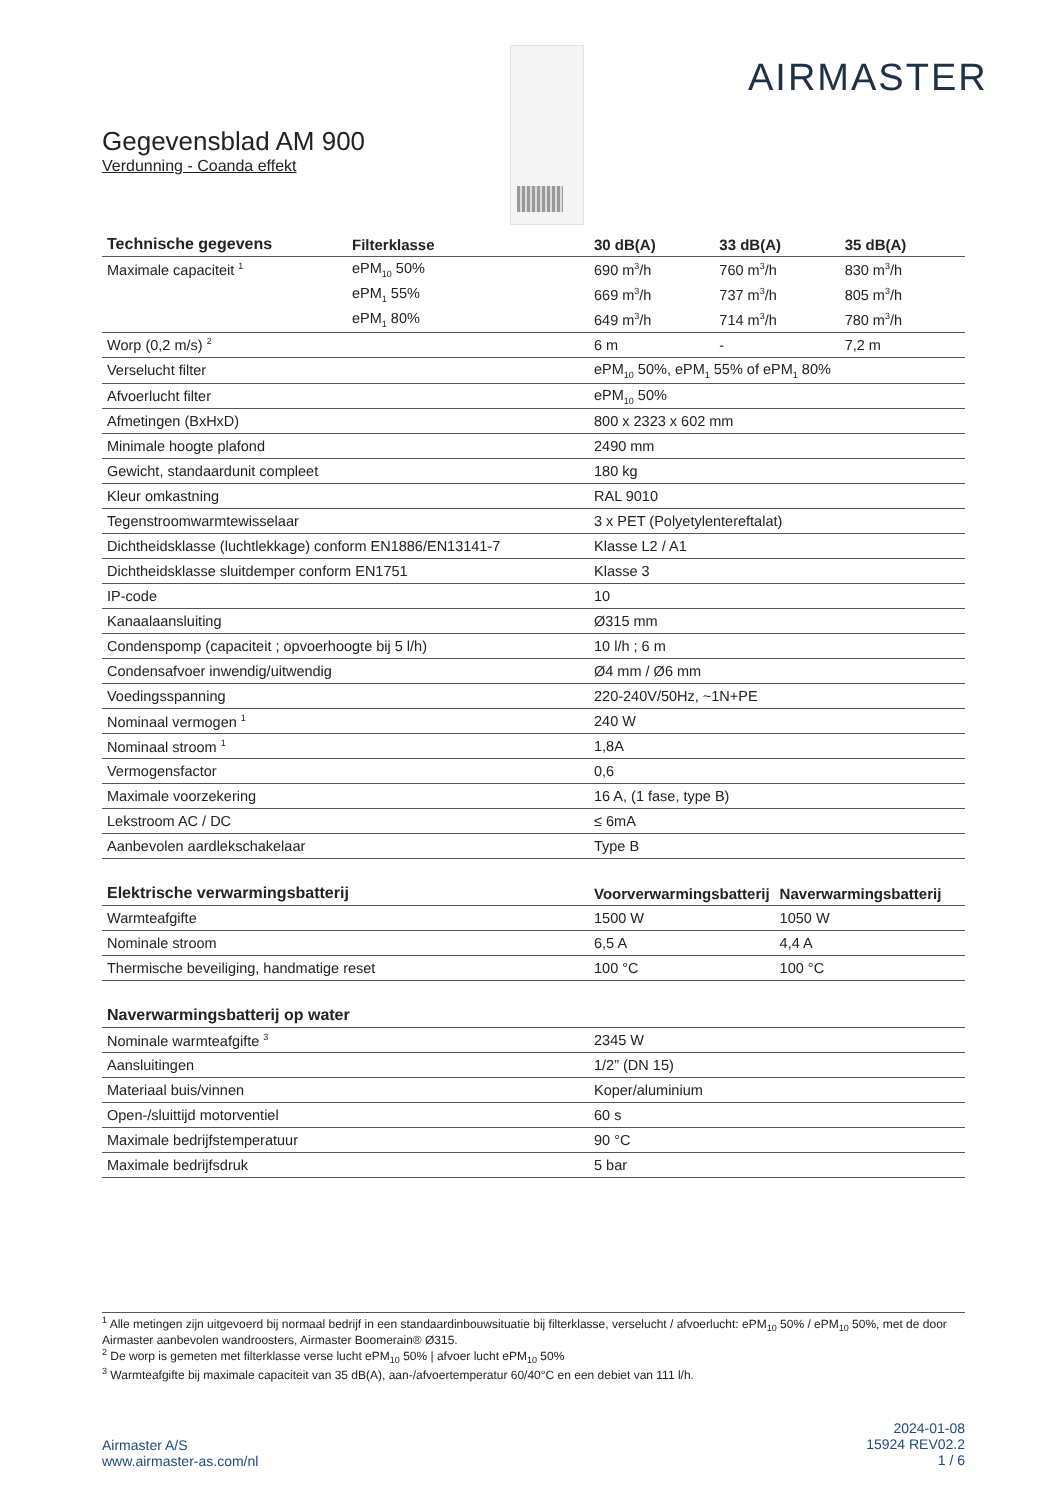AIRMASTER
Gegevensblad AM 900
Verdunning - Coanda effekt
| Technische gegevens | Filterklasse | 30 dB(A) | 33 dB(A) | 35 dB(A) |
| --- | --- | --- | --- | --- |
| Maximale capaciteit <sup>1</sup> | ePM<sub>10</sub> 50% | 690 m<sup>3</sup>/h | 760 m<sup>3</sup>/h | 830 m<sup>3</sup>/h |
| | ePM<sub>1</sub> 55% | 669 m<sup>3</sup>/h | 737 m<sup>3</sup>/h | 805 m<sup>3</sup>/h |
| | ePM<sub>1</sub> 80% | 649 m<sup>3</sup>/h | 714 m<sup>3</sup>/h | 780 m<sup>3</sup>/h |
| Worp (0,2 m/s) <sup>2</sup> | | 6 m | - | 7,2 m |
| Verselucht filter | | ePM<sub>10</sub> 50%, ePM<sub>1</sub> 55% of ePM<sub>1</sub> 80% | | |
| Afvoerlucht filter | | ePM<sub>10</sub> 50% | | |
| Afmetingen (BxHxD) | | 800 x 2323 x 602 mm | | |
| Minimale hoogte plafond | | 2490 mm | | |
| Gewicht, standaardunit compleet | | 180 kg | | |
| Kleur omkastning | | RAL 9010 | | |
| Tegenstroomwarmtewisselaar | | 3 x PET (Polyetylentereftalat) | | |
| Dichtheidsklasse (luchtlekkage) conform EN1886/EN13141-7 | | Klasse L2 / A1 | | |
| Dichtheidsklasse sluitdemper conform EN1751 | | Klasse 3 | | |
| IP-code | | 10 | | |
| Kanaalaansluiting | | Ø315 mm | | |
| Condenspomp (capaciteit ; opvoerhoogte bij 5 l/h) | | 10 l/h ; 6 m | | |
| Condensafvoer inwendig/uitwendig | | Ø4 mm / Ø6 mm | | |
| Voedingsspanning | | 220-240V/50Hz, ~1N+PE | | |
| Nominaal vermogen <sup>1</sup> | | 240 W | | |
| Nominaal stroom <sup>1</sup> | | 1,8A | | |
| Vermogensfactor | | 0,6 | | |
| Maximale voorzekering | | 16 A, (1 fase, type B) | | |
| Lekstroom AC / DC | | ≤ 6mA | | |
| Aanbevolen aardlekschakelaar | | Type B | | |
| Elektrische verwarmingsbatterij | Voorverwarmingsbatterij | Naverwarmingsbatterij |
| --- | --- | --- |
| Warmteafgifte | 1500 W | 1050 W |
| Nominale stroom | 6,5 A | 4,4 A |
| Thermische beveiliging, handmatige reset | 100 °C | 100 °C |
| Naverwarmingsbatterij op water | |
| --- | --- |
| Nominale warmteafgifte <sup>3</sup> | 2345 W |
| Aansluitingen | 1/2” (DN 15) |
| Materiaal buis/vinnen | Koper/aluminium |
| Open-/sluittijd motorventiel | 60 s |
| Maximale bedrijfstemperatuur | 90 °C |
| Maximale bedrijfsdruk | 5 bar |
<sup>1</sup> Alle metingen zijn uitgevoerd bij normaal bedrijf in een standaardinbouwsituatie bij filterklasse, verselucht / afvoerlucht: ePM<sub>10</sub> 50% / ePM<sub>10</sub> 50%, met de door Airmaster aanbevolen wandroosters, Airmaster Boomerain® Ø315.
<sup>2</sup> De worp is gemeten met filterklasse verse lucht ePM<sub>10</sub> 50% | afvoer lucht ePM<sub>10</sub> 50%
<sup>3</sup> Warmteafgifte bij maximale capaciteit van 35 dB(A), aan-/afvoertemperatur 60/40°C en een debiet van 111 l/h.
Airmaster A/S
www.airmaster-as.com/nl
2024-01-08
15924 REV02.2
1 / 6